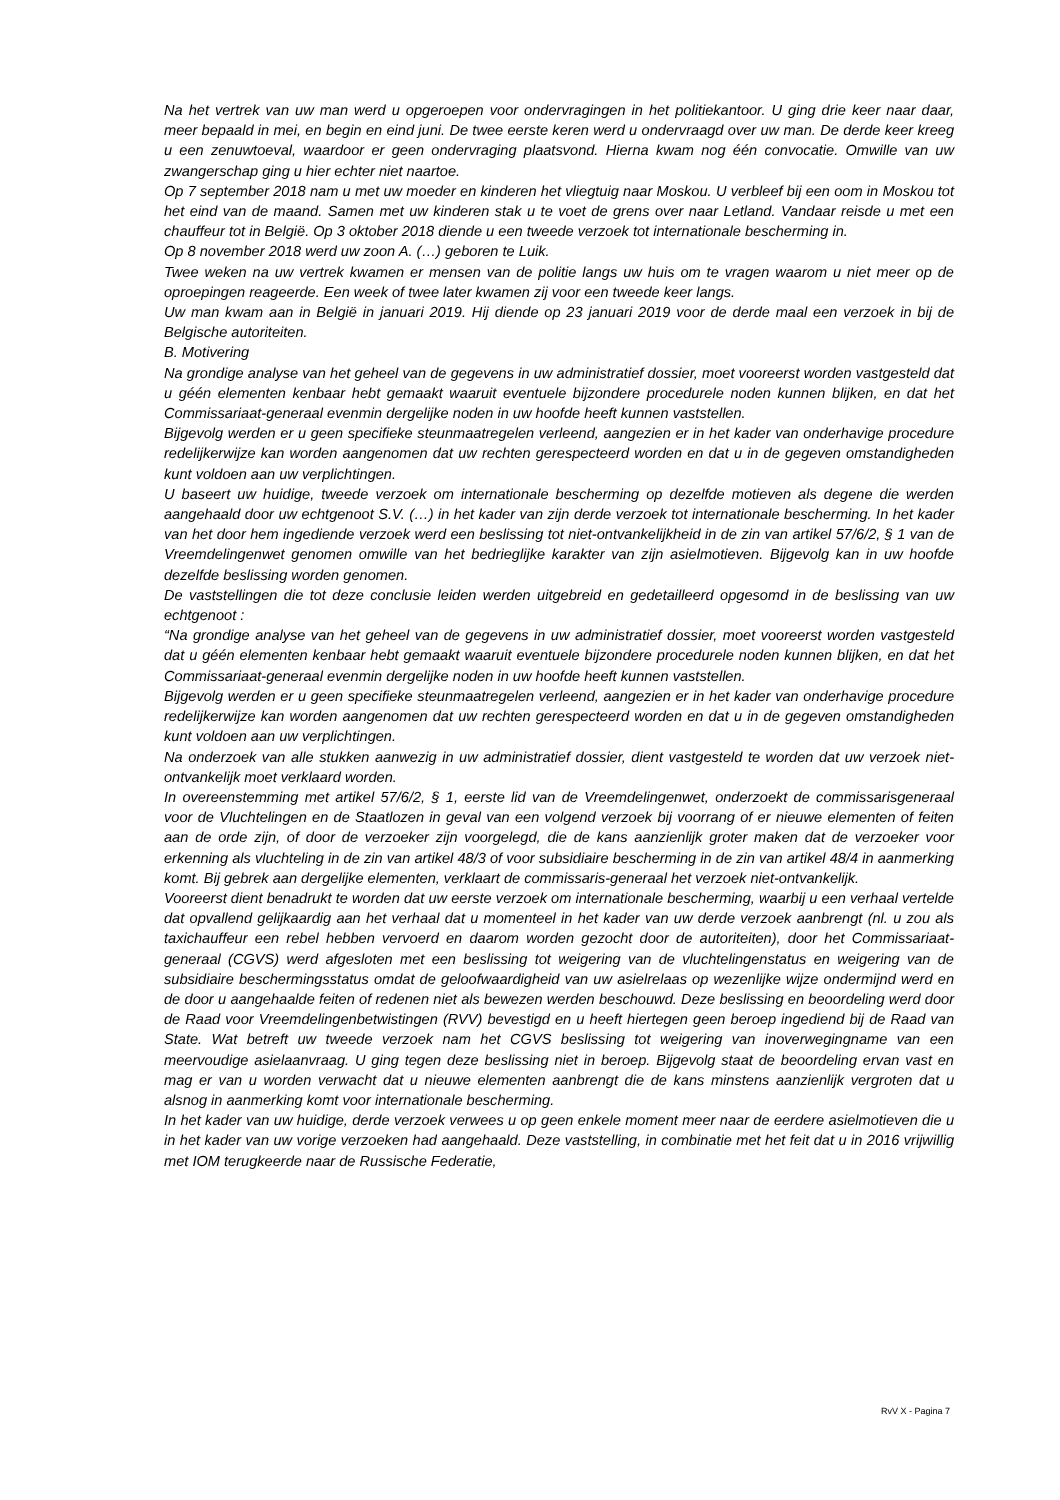Na het vertrek van uw man werd u opgeroepen voor ondervragingen in het politiekantoor. U ging drie keer naar daar, meer bepaald in mei, en begin en eind juni. De twee eerste keren werd u ondervraagd over uw man. De derde keer kreeg u een zenuwtoeval, waardoor er geen ondervraging plaatsvond. Hierna kwam nog één convocatie. Omwille van uw zwangerschap ging u hier echter niet naartoe.
Op 7 september 2018 nam u met uw moeder en kinderen het vliegtuig naar Moskou. U verbleef bij een oom in Moskou tot het eind van de maand. Samen met uw kinderen stak u te voet de grens over naar Letland. Vandaar reisde u met een chauffeur tot in België. Op 3 oktober 2018 diende u een tweede verzoek tot internationale bescherming in.
Op 8 november 2018 werd uw zoon A. (…) geboren te Luik.
Twee weken na uw vertrek kwamen er mensen van de politie langs uw huis om te vragen waarom u niet meer op de oproepingen reageerde. Een week of twee later kwamen zij voor een tweede keer langs.
Uw man kwam aan in België in januari 2019. Hij diende op 23 januari 2019 voor de derde maal een verzoek in bij de Belgische autoriteiten.
B. Motivering
Na grondige analyse van het geheel van de gegevens in uw administratief dossier, moet vooreerst worden vastgesteld dat u géén elementen kenbaar hebt gemaakt waaruit eventuele bijzondere procedurele noden kunnen blijken, en dat het Commissariaat-generaal evenmin dergelijke noden in uw hoofde heeft kunnen vaststellen.
Bijgevolg werden er u geen specifieke steunmaatregelen verleend, aangezien er in het kader van onderhavige procedure redelijkerwijze kan worden aangenomen dat uw rechten gerespecteerd worden en dat u in de gegeven omstandigheden kunt voldoen aan uw verplichtingen.
U baseert uw huidige, tweede verzoek om internationale bescherming op dezelfde motieven als degene die werden aangehaald door uw echtgenoot S.V. (…) in het kader van zijn derde verzoek tot internationale bescherming. In het kader van het door hem ingediende verzoek werd een beslissing tot niet-ontvankelijkheid in de zin van artikel 57/6/2, § 1 van de Vreemdelingenwet genomen omwille van het bedrieglijke karakter van zijn asielmotieven. Bijgevolg kan in uw hoofde dezelfde beslissing worden genomen.
De vaststellingen die tot deze conclusie leiden werden uitgebreid en gedetailleerd opgesomd in de beslissing van uw echtgenoot :
“Na grondige analyse van het geheel van de gegevens in uw administratief dossier, moet vooreerst worden vastgesteld dat u géén elementen kenbaar hebt gemaakt waaruit eventuele bijzondere procedurele noden kunnen blijken, en dat het Commissariaat-generaal evenmin dergelijke noden in uw hoofde heeft kunnen vaststellen.
Bijgevolg werden er u geen specifieke steunmaatregelen verleend, aangezien er in het kader van onderhavige procedure redelijkerwijze kan worden aangenomen dat uw rechten gerespecteerd worden en dat u in de gegeven omstandigheden kunt voldoen aan uw verplichtingen.
Na onderzoek van alle stukken aanwezig in uw administratief dossier, dient vastgesteld te worden dat uw verzoek niet-ontvankelijk moet verklaard worden.
In overeenstemming met artikel 57/6/2, § 1, eerste lid van de Vreemdelingenwet, onderzoekt de commissarisgeneraal voor de Vluchtelingen en de Staatlozen in geval van een volgend verzoek bij voorrang of er nieuwe elementen of feiten aan de orde zijn, of door de verzoeker zijn voorgelegd, die de kans aanzienlijk groter maken dat de verzoeker voor erkenning als vluchteling in de zin van artikel 48/3 of voor subsidiaire bescherming in de zin van artikel 48/4 in aanmerking komt. Bij gebrek aan dergelijke elementen, verklaart de commissaris-generaal het verzoek niet-ontvankelijk.
Vooreerst dient benadrukt te worden dat uw eerste verzoek om internationale bescherming, waarbij u een verhaal vertelde dat opvallend gelijkaardig aan het verhaal dat u momenteel in het kader van uw derde verzoek aanbrengt (nl. u zou als taxichauffeur een rebel hebben vervoerd en daarom worden gezocht door de autoriteiten), door het Commissariaat-generaal (CGVS) werd afgesloten met een beslissing tot weigering van de vluchtelingenstatus en weigering van de subsidiaire beschermingsstatus omdat de geloofwaardigheid van uw asielrelaas op wezenlijke wijze ondermijnd werd en de door u aangehaalde feiten of redenen niet als bewezen werden beschouwd. Deze beslissing en beoordeling werd door de Raad voor Vreemdelingenbetwistingen (RVV) bevestigd en u heeft hiertegen geen beroep ingediend bij de Raad van State. Wat betreft uw tweede verzoek nam het CGVS beslissing tot weigering van inoverwegingname van een meervoudige asielaanvraag. U ging tegen deze beslissing niet in beroep. Bijgevolg staat de beoordeling ervan vast en mag er van u worden verwacht dat u nieuwe elementen aanbrengt die de kans minstens aanzienlijk vergroten dat u alsnog in aanmerking komt voor internationale bescherming.
In het kader van uw huidige, derde verzoek verwees u op geen enkele moment meer naar de eerdere asielmotieven die u in het kader van uw vorige verzoeken had aangehaald. Deze vaststelling, in combinatie met het feit dat u in 2016 vrijwillig met IOM terugkeerde naar de Russische Federatie,
RvV X - Pagina 7